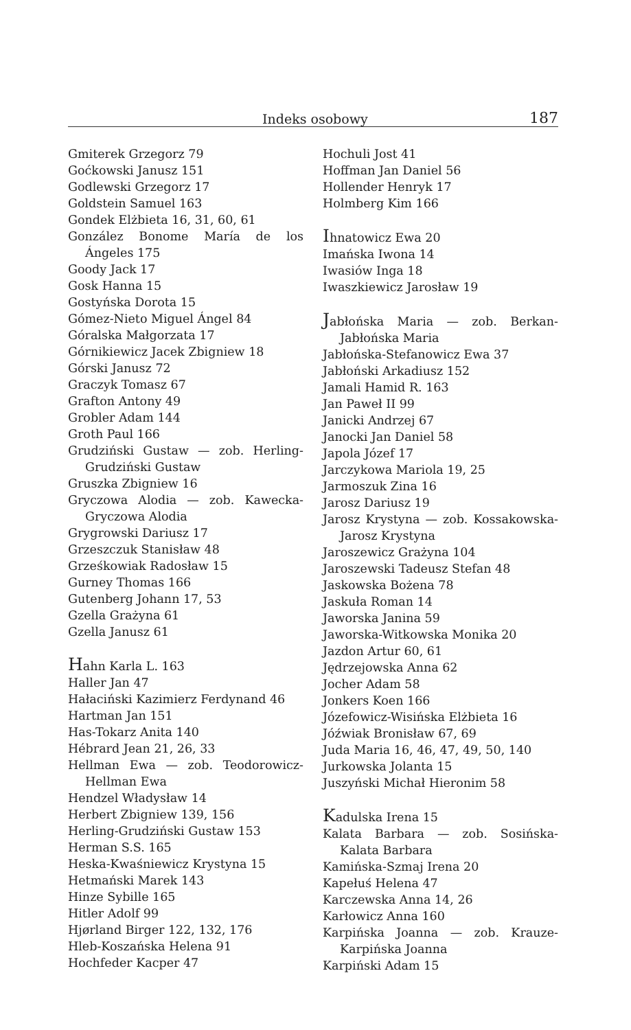Indeks osobowy 187
Gmiterek Grzegorz 79
Goćkowski Janusz 151
Godlewski Grzegorz 17
Goldstein Samuel 163
Gondek Elżbieta 16, 31, 60, 61
González Bonome María de los Ángeles 175
Goody Jack 17
Gosk Hanna 15
Gostyńska Dorota 15
Gómez-Nieto Miguel Ángel 84
Góralska Małgorzata 17
Górnikiewicz Jacek Zbigniew 18
Górski Janusz 72
Graczyk Tomasz 67
Grafton Antony 49
Grobler Adam 144
Groth Paul 166
Grudziński Gustaw — zob. Herling-Grudziński Gustaw
Gruszka Zbigniew 16
Gryczowa Alodia — zob. Kawecka-Gryczowa Alodia
Grygrowski Dariusz 17
Grzeszczuk Stanisław 48
Grześkowiak Radosław 15
Gurney Thomas 166
Gutenberg Johann 17, 53
Gzella Grażyna 61
Gzella Janusz 61
Hahn Karla L. 163
Haller Jan 47
Hałaciński Kazimierz Ferdynand 46
Hartman Jan 151
Has-Tokarz Anita 140
Hébrard Jean 21, 26, 33
Hellman Ewa — zob. Teodorowicz-Hellman Ewa
Hendzel Władysław 14
Herbert Zbigniew 139, 156
Herling-Grudziński Gustaw 153
Herman S.S. 165
Heska-Kwaśniewicz Krystyna 15
Hetmański Marek 143
Hinze Sybille 165
Hitler Adolf 99
Hjørland Birger 122, 132, 176
Hleb-Koszańska Helena 91
Hochfeder Kacper 47
Hochuli Jost 41
Hoffman Jan Daniel 56
Hollender Henryk 17
Holmberg Kim 166
Ihnatowicz Ewa 20
Imańska Iwona 14
Iwasiów Inga 18
Iwaszkiewicz Jarosław 19
Jabłońska Maria — zob. Berkan-Jabłońska Maria
Jabłońska-Stefanowicz Ewa 37
Jabłoński Arkadiusz 152
Jamali Hamid R. 163
Jan Paweł II 99
Janicki Andrzej 67
Janocki Jan Daniel 58
Japola Józef 17
Jarczykowa Mariola 19, 25
Jarmoszuk Zina 16
Jarosz Dariusz 19
Jarosz Krystyna — zob. Kossakowska-Jarosz Krystyna
Jaroszewicz Grażyna 104
Jaroszewski Tadeusz Stefan 48
Jaskowska Bożena 78
Jaskuła Roman 14
Jaworska Janina 59
Jaworska-Witkowska Monika 20
Jazdon Artur 60, 61
Jędrzejowska Anna 62
Jocher Adam 58
Jonkers Koen 166
Józefowicz-Wisińska Elżbieta 16
Jóźwiak Bronisław 67, 69
Juda Maria 16, 46, 47, 49, 50, 140
Jurkowska Jolanta 15
Juszyński Michał Hieronim 58
Kadulska Irena 15
Kalata Barbara — zob. Sosińska-Kalata Barbara
Kamińska-Szmaj Irena 20
Kapełuś Helena 47
Karczewska Anna 14, 26
Karłowicz Anna 160
Karpińska Joanna — zob. Krauze-Karpińska Joanna
Karpiński Adam 15